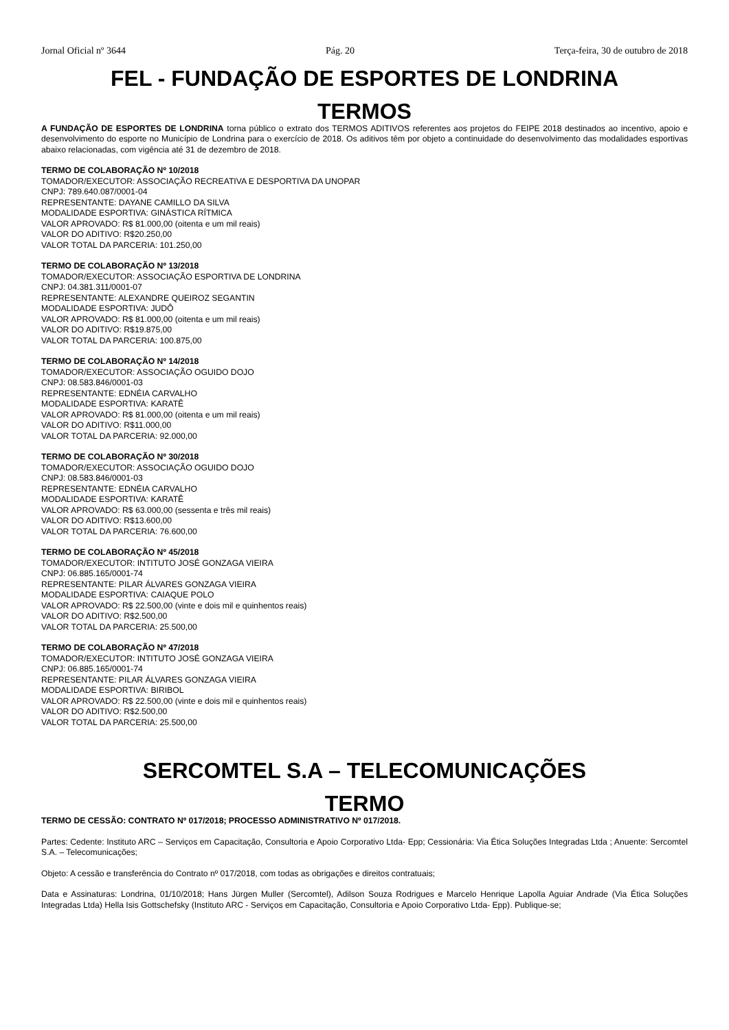Jornal Oficial nº 3644 Pág. 20 Terça-feira, 30 de outubro de 2018
FEL - FUNDAÇÃO DE ESPORTES DE LONDRINA
TERMOS
A FUNDAÇÃO DE ESPORTES DE LONDRINA torna público o extrato dos TERMOS ADITIVOS referentes aos projetos do FEIPE 2018 destinados ao incentivo, apoio e desenvolvimento do esporte no Município de Londrina para o exercício de 2018. Os aditivos têm por objeto a continuidade do desenvolvimento das modalidades esportivas abaixo relacionadas, com vigência até 31 de dezembro de 2018.
TERMO DE COLABORAÇÃO Nº 10/2018
TOMADOR/EXECUTOR: ASSOCIAÇÃO RECREATIVA E DESPORTIVA DA UNOPAR
CNPJ: 789.640.087/0001-04
REPRESENTANTE: DAYANE CAMILLO DA SILVA
MODALIDADE ESPORTIVA: GINÁSTICA RÍTMICA
VALOR APROVADO: R$ 81.000,00 (oitenta e um mil reais)
VALOR DO ADITIVO: R$20.250,00
VALOR TOTAL DA PARCERIA: 101.250,00
TERMO DE COLABORAÇÃO Nº 13/2018
TOMADOR/EXECUTOR: ASSOCIAÇÃO ESPORTIVA DE LONDRINA
CNPJ: 04.381.311/0001-07
REPRESENTANTE: ALEXANDRE QUEIROZ SEGANTIN
MODALIDADE ESPORTIVA: JUDÔ
VALOR APROVADO: R$ 81.000,00 (oitenta e um mil reais)
VALOR DO ADITIVO: R$19.875,00
VALOR TOTAL DA PARCERIA: 100.875,00
TERMO DE COLABORAÇÃO Nº 14/2018
TOMADOR/EXECUTOR: ASSOCIAÇÃO OGUIDO DOJO
CNPJ: 08.583.846/0001-03
REPRESENTANTE: EDNÉIA CARVALHO
MODALIDADE ESPORTIVA: KARATÊ
VALOR APROVADO: R$ 81.000,00 (oitenta e um mil reais)
VALOR DO ADITIVO: R$11.000,00
VALOR TOTAL DA PARCERIA: 92.000,00
TERMO DE COLABORAÇÃO Nº 30/2018
TOMADOR/EXECUTOR: ASSOCIAÇÃO OGUIDO DOJO
CNPJ: 08.583.846/0001-03
REPRESENTANTE: EDNÉIA CARVALHO
MODALIDADE ESPORTIVA: KARATÊ
VALOR APROVADO: R$ 63.000,00 (sessenta e três mil reais)
VALOR DO ADITIVO: R$13.600,00
VALOR TOTAL DA PARCERIA: 76.600,00
TERMO DE COLABORAÇÃO Nº 45/2018
TOMADOR/EXECUTOR: INTITUTO JOSÉ GONZAGA VIEIRA
CNPJ: 06.885.165/0001-74
REPRESENTANTE: PILAR ÁLVARES GONZAGA VIEIRA
MODALIDADE ESPORTIVA: CAIAQUE POLO
VALOR APROVADO: R$ 22.500,00 (vinte e dois mil e quinhentos reais)
VALOR DO ADITIVO: R$2.500,00
VALOR TOTAL DA PARCERIA: 25.500,00
TERMO DE COLABORAÇÃO Nº 47/2018
TOMADOR/EXECUTOR: INTITUTO JOSÉ GONZAGA VIEIRA
CNPJ: 06.885.165/0001-74
REPRESENTANTE: PILAR ÁLVARES GONZAGA VIEIRA
MODALIDADE ESPORTIVA: BIRIBOL
VALOR APROVADO: R$ 22.500,00 (vinte e dois mil e quinhentos reais)
VALOR DO ADITIVO: R$2.500,00
VALOR TOTAL DA PARCERIA: 25.500,00
SERCOMTEL S.A – TELECOMUNICAÇÕES
TERMO
TERMO DE CESSÃO: CONTRATO Nº 017/2018; PROCESSO ADMINISTRATIVO Nº 017/2018.
Partes: Cedente: Instituto ARC – Serviços em Capacitação, Consultoria e Apoio Corporativo Ltda- Epp; Cessionária: Via Ética Soluções Integradas Ltda ; Anuente: Sercomtel S.A. – Telecomunicações;
Objeto: A cessão e transferência do Contrato nº 017/2018, com todas as obrigações e direitos contratuais;
Data e Assinaturas: Londrina, 01/10/2018; Hans Jürgen Muller (Sercomtel), Adilson Souza Rodrigues e Marcelo Henrique Lapolla Aguiar Andrade (Via Ética Soluções Integradas Ltda) Hella Isis Gottschefsky (Instituto ARC - Serviços em Capacitação, Consultoria e Apoio Corporativo Ltda- Epp). Publique-se;